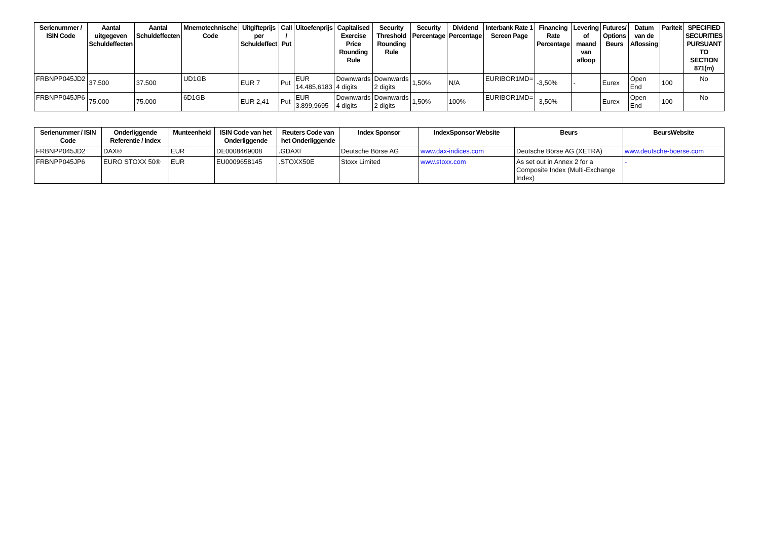| Serienummer / ISIN Code | Aantal uitgegeven Schuldeffecten | Aantal Schuldeffecten | Mnemotechnische Code | Uitgifteprijs per Schuldeffect | Call / Put | Uitoefenprijs | Capitalised Exercise Price Rounding Rule | Security Threshold Rounding Rule | Security Percentage | Dividend Percentage | Interbank Rate 1 Screen Page | Financing Rate Percentage | Levering of maand van afloop | Futures/ Options Beurs | Datum van de Aflossing | Pariteit | SPECIFIED SECURITIES PURSUANT TO SECTION 871(m) |
| --- | --- | --- | --- | --- | --- | --- | --- | --- | --- | --- | --- | --- | --- | --- | --- | --- | --- |
| FRBNPP045JD2 | 37.500 | 37.500 | UD1GB | EUR 7 | Put | EUR 14.485,6183 | Downwards 4 digits | Downwards 2 digits | 1,50% | N/A | EURIBOR1MD= | -3,50% | - | Eurex | Open End | 100 | No |
| FRBNPP045JP6 | 75.000 | 75.000 | 6D1GB | EUR 2,41 | Put | EUR 3.899,9695 | Downwards 4 digits | Downwards 2 digits | 1,50% | 100% | EURIBOR1MD= | -3,50% | - | Eurex | Open End | 100 | No |
| Serienummer / ISIN Code | Onderliggende Referentie / Index | Munteenheid | ISIN Code van het Onderliggende | Reuters Code van het Onderliggende | Index Sponsor | IndexSponsor Website | Beurs | BeursWebsite |
| --- | --- | --- | --- | --- | --- | --- | --- | --- |
| FRBNPP045JD2 | DAX® | EUR | DE0008469008 | .GDAXI | Deutsche Börse AG | www.dax-indices.com | Deutsche Börse AG (XETRA) | www.deutsche-boerse.com |
| FRBNPP045JP6 | EURO STOXX 50® | EUR | EU0009658145 | .STOXX50E | Stoxx Limited | www.stoxx.com | As set out in Annex 2 for a Composite Index (Multi-Exchange Index) | - |